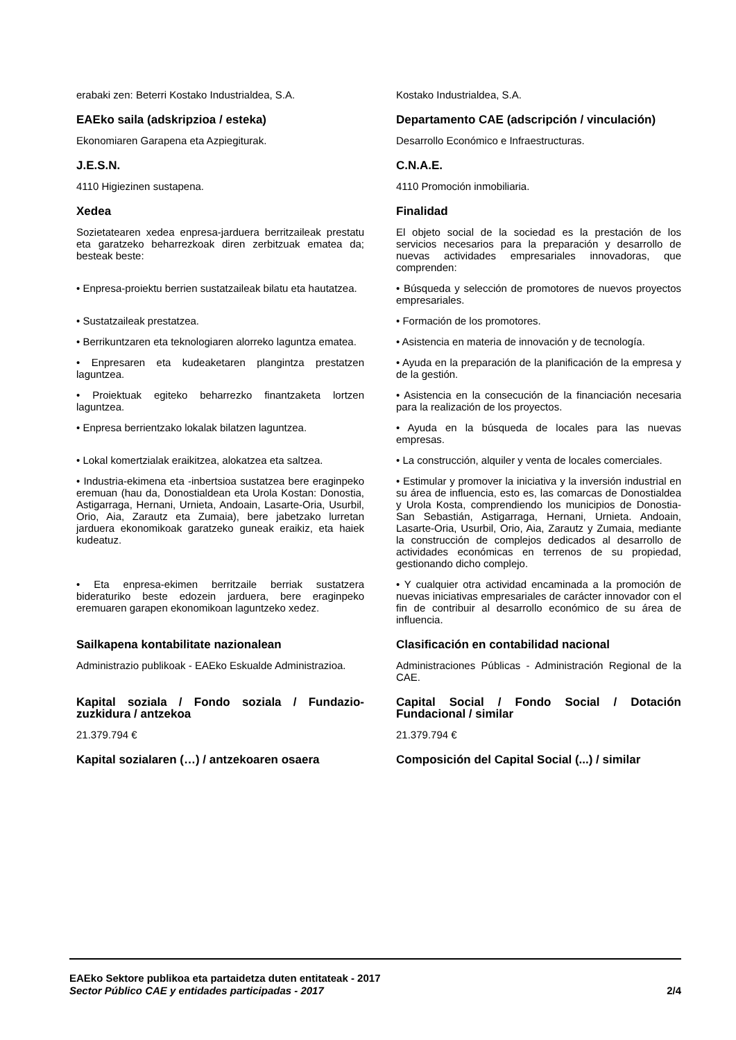| erabaki zen: Beterri Kostako Industrialdea, S.A. | Kostako Industrialdea, S.A. |
| EAEko saila (adskripzioa / esteka) | Departamento CAE (adscripción / vinculación) |
| Ekonomiaren Garapena eta Azpiegiturak. | Desarrollo Económico e Infraestructuras. |
| J.E.S.N. | C.N.A.E. |
| 4110 Higiezinen sustapena. | 4110 Promoción inmobiliaria. |
| Xedea | Finalidad |
| Sozietatearen xedea enpresa-jarduera berritzaileak prestatu eta garatzeko beharrezkoak diren zerbitzuak ematea da; besteak beste: | El objeto social de la sociedad es la prestación de los servicios necesarios para la preparación y desarrollo de nuevas actividades empresariales innovadoras, que comprenden: |
| • Enpresa-proiektu berrien sustatzaileak bilatu eta hautatzea. | • Búsqueda y selección de promotores de nuevos proyectos empresariales. |
| • Sustatzaileak prestatzea. | • Formación de los promotores. |
| • Berrikuntzaren eta teknologiaren alorreko laguntza ematea. | • Asistencia en materia de innovación y de tecnología. |
| • Enpresaren eta kudeaketaren plangintza prestatzen laguntzea. | • Ayuda en la preparación de la planificación de la empresa y de la gestión. |
| • Proiektuak egiteko beharrezko finantzaketa lortzen laguntzea. | • Asistencia en la consecución de la financiación necesaria para la realización de los proyectos. |
| • Enpresa berrientzako lokalak bilatzen laguntzea. | • Ayuda en la búsqueda de locales para las nuevas empresas. |
| • Lokal komertzialak eraikitzea, alokatzea eta saltzea. | • La construcción, alquiler y venta de locales comerciales. |
| • Industria-ekimena eta -inbertsioa sustatzea bere eraginpeko eremuan (hau da, Donostialdean eta Urola Kostan: Donostia, Astigarraga, Hernani, Urnieta, Andoain, Lasarte-Oria, Usurbil, Orio, Aia, Zarautz eta Zumaia), bere jabetzako lurretan jarduera ekonomikoak garatzeko guneak eraikiz, eta haiek kudeatuz. | • Estimular y promover la iniciativa y la inversión industrial en su área de influencia, esto es, las comarcas de Donostialdea y Urola Kosta, comprendiendo los municipios de Donostia-San Sebastián, Astigarraga, Hernani, Urnieta. Andoain, Lasarte-Oria, Usurbil, Orio, Aia, Zarautz y Zumaia, mediante la construcción de complejos dedicados al desarrollo de actividades económicas en terrenos de su propiedad, gestionando dicho complejo. |
| • Eta enpresa-ekimen berritzaile berriak sustatzera bideraturiko beste edozein jarduera, bere eraginpeko eremuaren garapen ekonomikoan laguntzeko xedez. | • Y cualquier otra actividad encaminada a la promoción de nuevas iniciativas empresariales de carácter innovador con el fin de contribuir al desarrollo económico de su área de influencia. |
| Sailkapena kontabilitate nazionalean | Clasificación en contabilidad nacional |
| Administrazio publikoak - EAEko Eskualde Administrazioa. | Administraciones Públicas - Administración Regional de la CAE. |
| Kapital soziala / Fondo soziala / Fundazio-zuzkidura / antzekoa | Capital Social / Fondo Social / Dotación Fundacional / similar |
| 21.379.794 € | 21.379.794 € |
| Kapital sozialaren (…) / antzekoaren osaera | Composición del Capital Social (...) / similar |
EAEko Sektore publikoa eta partaidetza duten entitateak - 2017
Sector Público CAE y entidades participadas - 2017 2/4